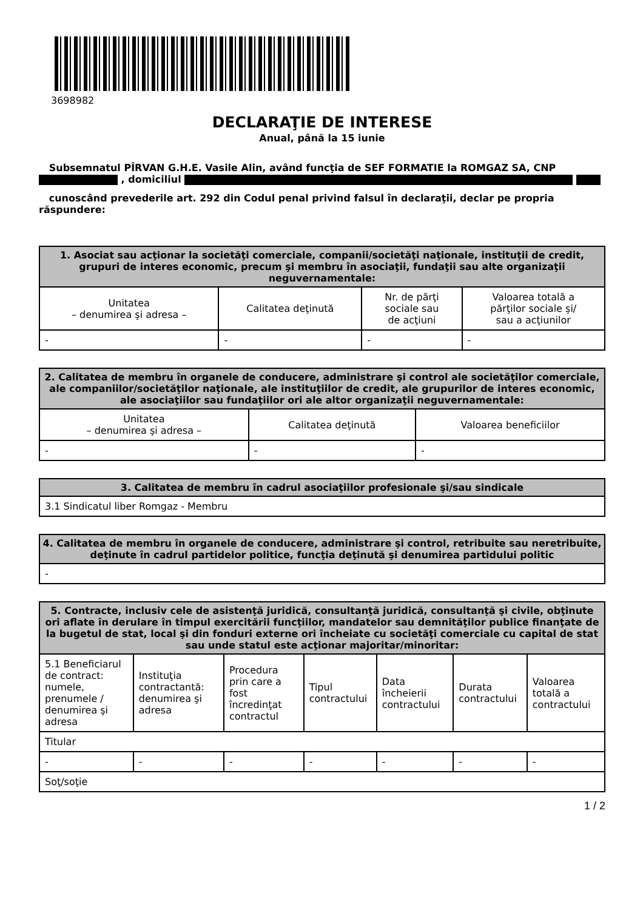3698982
DECLARAŢIE DE INTERESE
Anual, până la 15 iunie
Subsemnatul PÎRVAN G.H.E. Vasile Alin, având funcţia de SEF FORMATIE la ROMGAZ SA, CNP , domiciliul
cunoscând prevederile art. 292 din Codul penal privind falsul în declaraţii, declar pe propria răspundere:
| 1. Asociat sau acţionar la societăţi comerciale, companii/societăţi naţionale, instituţii de credit, grupuri de interes economic, precum şi membru în asociaţii, fundaţii sau alte organizaţii neguvernamentale: | | | |
| --- | --- | --- | --- |
| Unitatea – denumirea şi adresa – | Calitatea deţinută | Nr. de părţi sociale sau de acţiuni | Valoarea totală a părţilor sociale şi/ sau a acţiunilor |
| - | - | - | - |
| 2. Calitatea de membru în organele de conducere, administrare şi control ale societăţilor comerciale, ale companiilor/societăţilor naţionale, ale instituţiilor de credit, ale grupurilor de interes economic, ale asociaţiilor sau fundaţiilor ori ale altor organizaţii neguvernamentale: | | |
| --- | --- | --- |
| Unitatea – denumirea şi adresa – | Calitatea deţinută | Valoarea beneficiilor |
| - | - | - |
| 3. Calitatea de membru în cadrul asociaţiilor profesionale şi/sau sindicale |
| --- |
| 3.1 Sindicatul liber Romgaz - Membru |
| 4. Calitatea de membru în organele de conducere, administrare şi control, retribuite sau neretribuite, deţinute în cadrul partidelor politice, funcţia deţinută şi denumirea partidului politic |
| --- |
| - |
| 5. Contracte, inclusiv cele de asistenţă juridică, consultanţă juridică, consultanţă şi civile, obţinute ori aflate în derulare în timpul exercitării funcţiilor, mandatelor sau demnităţilor publice finanţate de la bugetul de stat, local şi din fonduri externe ori încheiate cu societăţi comerciale cu capital de stat sau unde statul este acţionar majoritar/minoritar: | | | | | | |
| --- | --- | --- | --- | --- | --- | --- |
| 5.1 Beneficiarul de contract: numele, prenumele / denumirea şi adresa | Instituţia contractantă: denumirea şi adresa | Procedura prin care a fost încredinţat contractul | Tipul contractului | Data încheierii contractului | Durata contractului | Valoarea totală a contractului |
| Titular | | | | | | |
| - | - | - | - | - | - | - |
| Soţ/soţie | | | | | | |
1 / 2